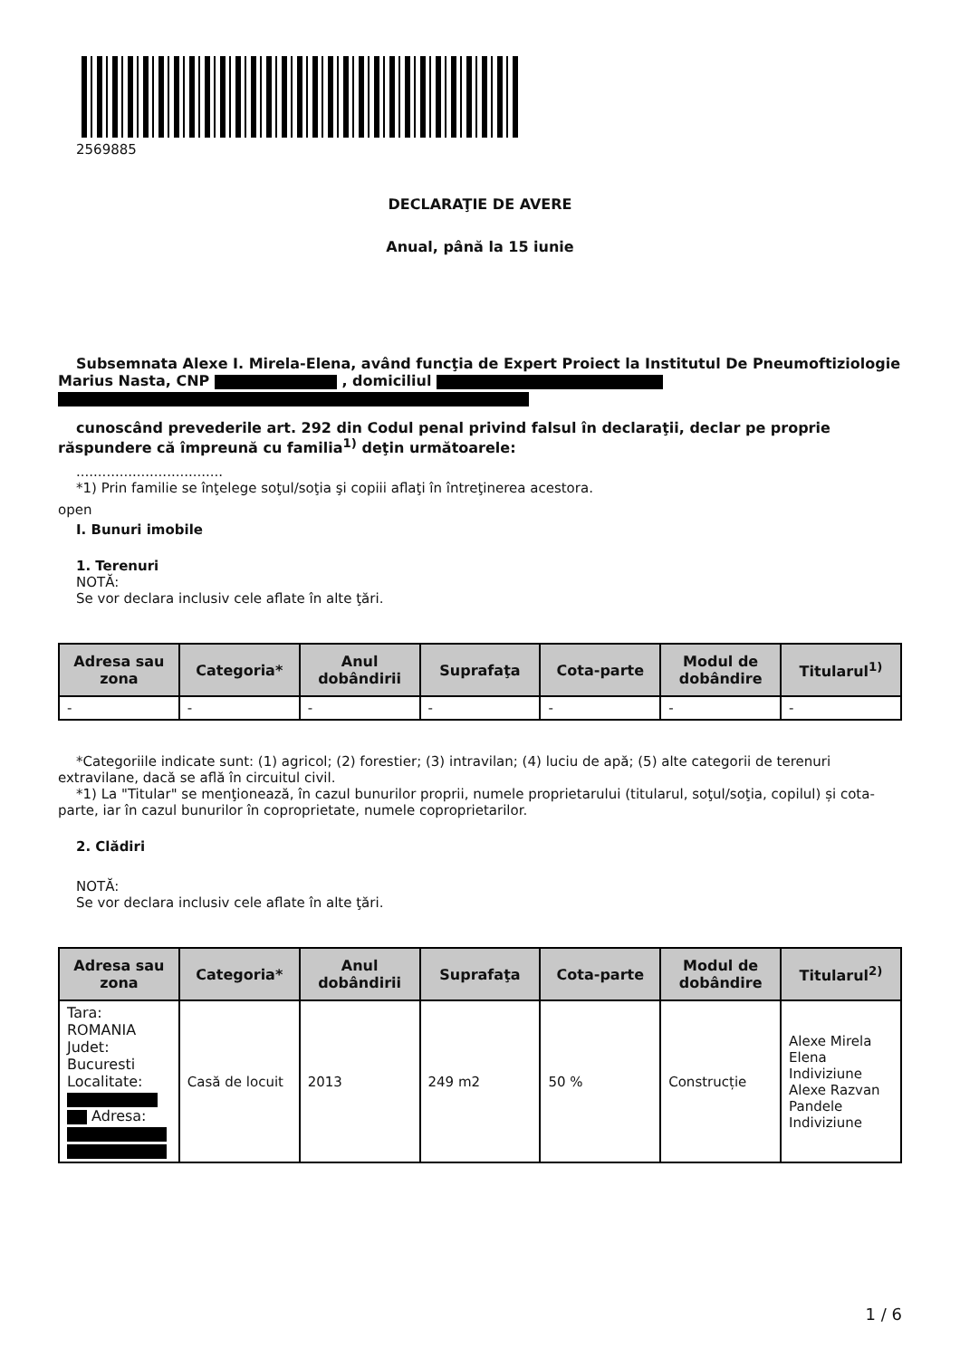2569885
DECLARAŢIE DE AVERE
Anual, până la 15 iunie
Subsemnata Alexe I. Mirela-Elena, având funcţia de Expert Proiect la Institutul De Pneumoftiziologie Marius Nasta, CNP , domiciliul
cunoscând prevederile art. 292 din Codul penal privind falsul în declaraţii, declar pe proprie răspundere că împreună cu familia<sup>1)</sup> deţin următoarele:
..................................
*1) Prin familie se înţelege soţul/soţia şi copiii aflaţi în întreţinerea acestora.
open
I. Bunuri imobile
1. Terenuri
NOTĂ:
Se vor declara inclusiv cele aflate în alte ţări.
| Adresa sau zona | Categoria* | Anul dobândirii | Suprafaţa | Cota-parte | Modul de dobândire | Titularul<sup>1)</sup> |
| --- | --- | --- | --- | --- | --- | --- |
| - | - | - | - | - | - | - |
*Categoriile indicate sunt: (1) agricol; (2) forestier; (3) intravilan; (4) luciu de apă; (5) alte categorii de terenuri extravilane, dacă se află în circuitul civil.
*1) La "Titular" se menţionează, în cazul bunurilor proprii, numele proprietarului (titularul, soţul/soţia, copilul) și cota-parte, iar în cazul bunurilor în coproprietate, numele coproprietarilor.
2. Clădiri
NOTĂ:
Se vor declara inclusiv cele aflate în alte ţări.
| Adresa sau zona | Categoria* | Anul dobândirii | Suprafaţa | Cota-parte | Modul de dobândire | Titularul<sup>2)</sup> |
| --- | --- | --- | --- | --- | --- | --- |
| Tara: ROMANIA Judet: Bucuresti Localitate: Adresa: | Casă de locuit | 2013 | 249 m2 | 50 % | Construcție | Alexe Mirela Elena Indiviziune Alexe Razvan Pandele Indiviziune |
1 / 6